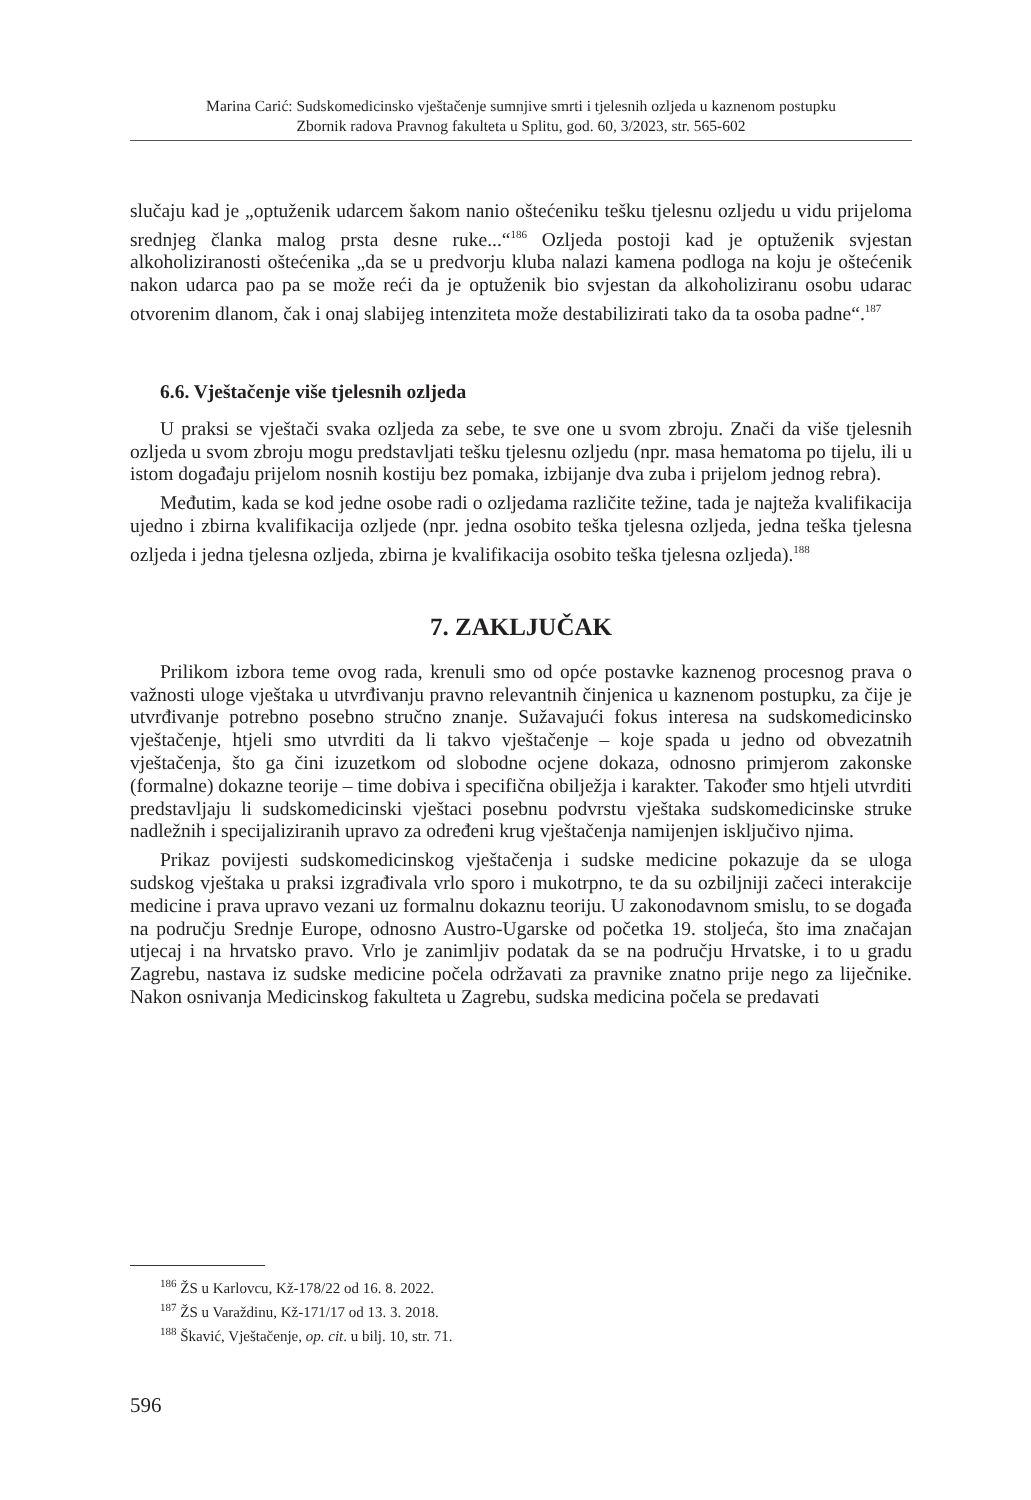Marina Carić: Sudskomedicinsko vještačenje sumnjive smrti i tjelesnih ozljeda u kaznenom postupku
Zbornik radova Pravnog fakulteta u Splitu, god. 60, 3/2023, str. 565-602
slučaju kad je „optuženik udarcem šakom nanio oštećeniku tešku tjelesnu ozljedu u vidu prijeloma srednjeg članka malog prsta desne ruke...“<sup>186</sup> Ozljeda postoji kad je optuženik svjestan alkoholiziranosti oštećenika „da se u predvorju kluba nalazi kamena podloga na koju je oštećenik nakon udarca pao pa se može reći da je optuženik bio svjestan da alkoholiziranu osobu udarac otvorenim dlanom, čak i onaj slabijeg intenziteta može destabilizirati tako da ta osoba padne“.<sup>187</sup>
6.6. Vještačenje više tjelesnih ozljeda
U praksi se vještači svaka ozljeda za sebe, te sve one u svom zbroju. Znači da više tjelesnih ozljeda u svom zbroju mogu predstavljati tešku tjelesnu ozljedu (npr. masa hematoma po tijelu, ili u istom događaju prijelom nosnih kostiju bez pomaka, izbijanje dva zuba i prijelom jednog rebra).
Međutim, kada se kod jedne osobe radi o ozljedama različite težine, tada je najteža kvalifikacija ujedno i zbirna kvalifikacija ozljede (npr. jedna osobito teška tjelesna ozljeda, jedna teška tjelesna ozljeda i jedna tjelesna ozljeda, zbirna je kvalifikacija osobito teška tjelesna ozljeda).<sup>188</sup>
7. ZAKLJUČAK
Prilikom izbora teme ovog rada, krenuli smo od opće postavke kaznenog procesnog prava o važnosti uloge vještaka u utvrđivanju pravno relevantnih činjenica u kaznenom postupku, za čije je utvrđivanje potrebno posebno stručno znanje. Sužavajući fokus interesa na sudskomedicinsko vještačenje, htjeli smo utvrditi da li takvo vještačenje – koje spada u jedno od obvezatnih vještačenja, što ga čini izuzetkom od slobodne ocjene dokaza, odnosno primjerom zakonske (formalne) dokazne teorije – time dobiva i specifična obilježja i karakter. Također smo htjeli utvrditi predstavljaju li sudskomedicinski vještaci posebnu podvrstu vještaka sudskomedicinske struke nadležnih i specijaliziranih upravo za određeni krug vještačenja namijenjen isključivo njima.
Prikaz povijesti sudskomedicinskog vještačenja i sudske medicine pokazuje da se uloga sudskog vještaka u praksi izgrađivala vrlo sporo i mukotrpno, te da su ozbiljniji začeci interakcije medicine i prava upravo vezani uz formalnu dokaznu teoriju. U zakonodavnom smislu, to se događa na području Srednje Europe, odnosno Austro-Ugarske od početka 19. stoljeća, što ima značajan utjecaj i na hrvatsko pravo. Vrlo je zanimljiv podatak da se na području Hrvatske, i to u gradu Zagrebu, nastava iz sudske medicine počela održavati za pravnike znatno prije nego za liječnike. Nakon osnivanja Medicinskog fakulteta u Zagrebu, sudska medicina počela se predavati
<sup>186</sup> ŽS u Karlovcu, Kž-178/22 od 16. 8. 2022.
<sup>187</sup> ŽS u Varaždinu, Kž-171/17 od 13. 3. 2018.
<sup>188</sup> Škavić, Vještačenje, op. cit. u bilj. 10, str. 71.
596